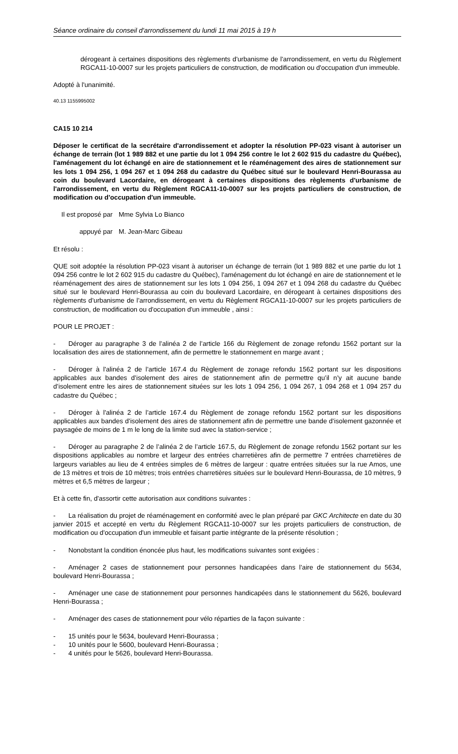Séance ordinaire du conseil d'arrondissement du lundi 11 mai 2015 à 19 h
dérogeant à certaines dispositions des règlements d'urbanisme de l'arrondissement, en vertu du Règlement RGCA11-10-0007 sur les projets particuliers de construction, de modification ou d'occupation d'un immeuble.
Adopté à l'unanimité.
40.13 1155995002
CA15 10 214
Déposer le certificat de la secrétaire d'arrondissement et adopter la résolution PP-023 visant à autoriser un échange de terrain (lot 1 989 882 et une partie du lot 1 094 256 contre le lot 2 602 915 du cadastre du Québec), l'aménagement du lot échangé en aire de stationnement et le réaménagement des aires de stationnement sur les lots 1 094 256, 1 094 267 et 1 094 268 du cadastre du Québec situé sur le boulevard Henri-Bourassa au coin du boulevard Lacordaire, en dérogeant à certaines dispositions des règlements d'urbanisme de l'arrondissement, en vertu du Règlement RGCA11-10-0007 sur les projets particuliers de construction, de modification ou d'occupation d'un immeuble.
Il est proposé par
Mme Sylvia Lo Bianco
appuyé par M. Jean-Marc Gibeau
Et résolu :
QUE soit adoptée la résolution PP-023 visant à autoriser un échange de terrain (lot 1 989 882 et une partie du lot 1 094 256 contre le lot 2 602 915 du cadastre du Québec), l'aménagement du lot échangé en aire de stationnement et le réaménagement des aires de stationnement sur les lots 1 094 256, 1 094 267 et 1 094 268 du cadastre du Québec situé sur le boulevard Henri-Bourassa au coin du boulevard Lacordaire, en dérogeant à certaines dispositions des règlements d’urbanisme de l’arrondissement, en vertu du Règlement RGCA11-10-0007 sur les projets particuliers de construction, de modification ou d'occupation d'un immeuble , ainsi :
POUR LE PROJET :
- Déroger au paragraphe 3 de l’alinéa 2 de l’article 166 du Règlement de zonage refondu 1562 portant sur la localisation des aires de stationnement, afin de permettre le stationnement en marge avant ;
- Déroger à l'alinéa 2 de l’article 167.4 du Règlement de zonage refondu 1562 portant sur les dispositions applicables aux bandes d’isolement des aires de stationnement afin de permettre qu’il n’y ait aucune bande d’isolement entre les aires de stationnement situées sur les lots 1 094 256, 1 094 267, 1 094 268 et 1 094 257 du cadastre du Québec ;
- Déroger à l'alinéa 2 de l’article 167.4 du Règlement de zonage refondu 1562 portant sur les dispositions applicables aux bandes d’isolement des aires de stationnement afin de permettre une bande d’isolement gazonnée et paysagée de moins de 1 m le long de la limite sud avec la station-service ;
- Déroger au paragraphe 2 de l’alinéa 2 de l’article 167.5, du Règlement de zonage refondu 1562 portant sur les dispositions applicables au nombre et largeur des entrées charretières afin de permettre 7 entrées charretières de largeurs variables au lieu de 4 entrées simples de 6 mètres de largeur : quatre entrées situées sur la rue Amos, une de 13 mètres et trois de 10 mètres; trois entrées charretières situées sur le boulevard Henri-Bourassa, de 10 mètres, 9 mètres et 6,5 mètres de largeur ;
Et à cette fin, d'assortir cette autorisation aux conditions suivantes :
- La réalisation du projet de réaménagement en conformité avec le plan préparé par GKC Architecte en date du 30 janvier 2015 et accepté en vertu du Règlement RGCA11-10-0007 sur les projets particuliers de construction, de modification ou d'occupation d'un immeuble et faisant partie intégrante de la présente résolution ;
- Nonobstant la condition énoncée plus haut, les modifications suivantes sont exigées :
- Aménager 2 cases de stationnement pour personnes handicapées dans l’aire de stationnement du 5634, boulevard Henri-Bourassa ;
- Aménager une case de stationnement pour personnes handicapées dans le stationnement du 5626, boulevard Henri-Bourassa ;
- Aménager des cases de stationnement pour vélo réparties de la façon suivante :
- 15 unités pour le 5634, boulevard Henri-Bourassa ;
- 10 unités pour le 5600, boulevard Henri-Bourassa ;
- 4 unités pour le 5626, boulevard Henri-Bourassa.